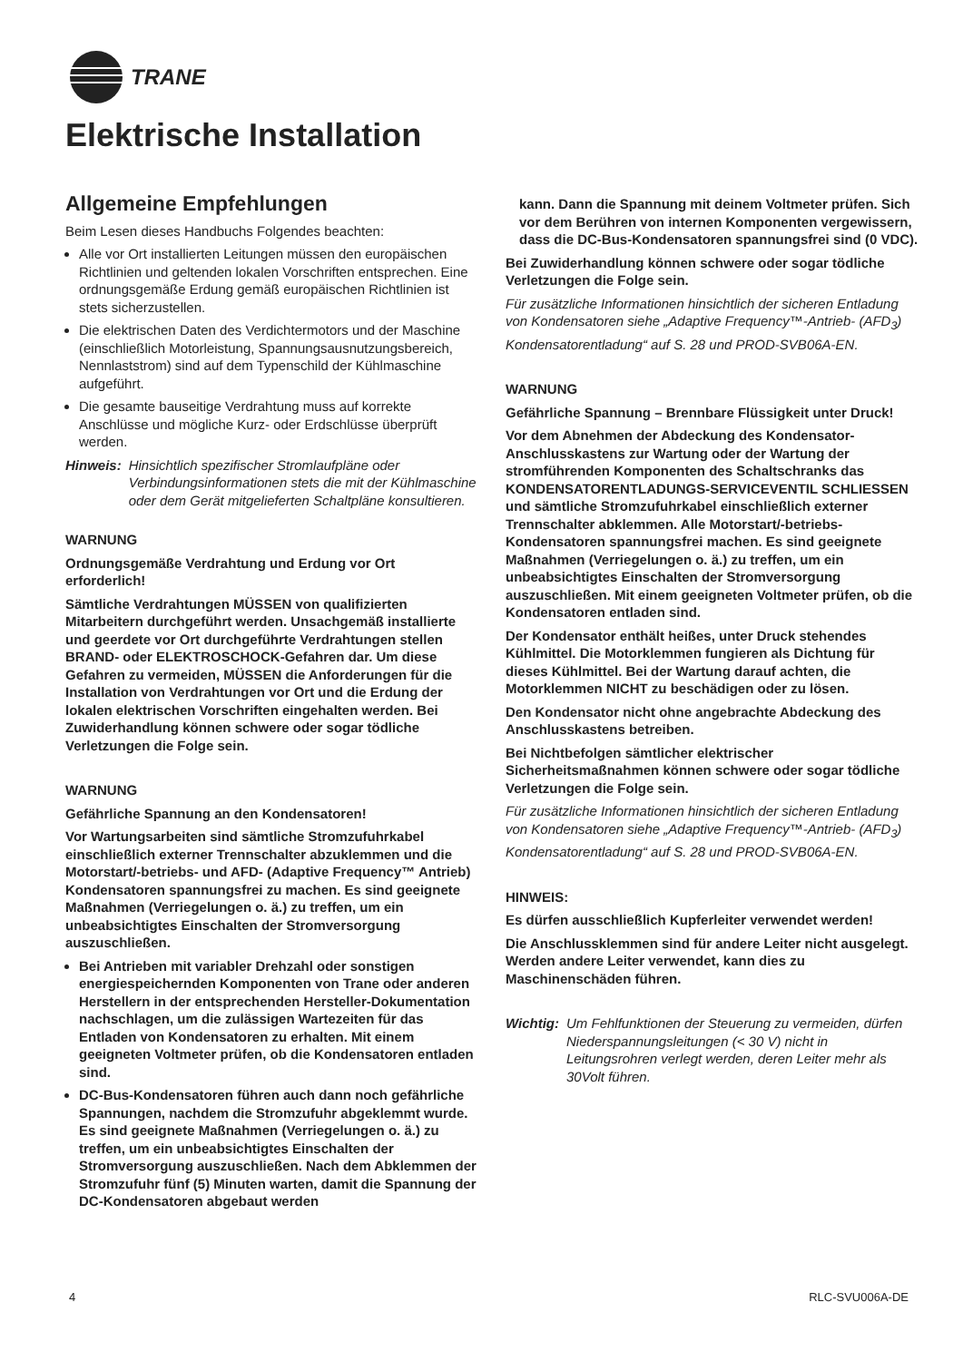TRANE
Elektrische Installation
Allgemeine Empfehlungen
Beim Lesen dieses Handbuchs Folgendes beachten:
Alle vor Ort installierten Leitungen müssen den europäischen Richtlinien und geltenden lokalen Vorschriften entsprechen. Eine ordnungsgemäße Erdung gemäß europäischen Richtlinien ist stets sicherzustellen.
Die elektrischen Daten des Verdichtermotors und der Maschine (einschließlich Motorleistung, Spannungsausnutzungsbereich, Nennlaststrom) sind auf dem Typenschild der Kühlmaschine aufgeführt.
Die gesamte bauseitige Verdrahtung muss auf korrekte Anschlüsse und mögliche Kurz- oder Erdschlüsse überprüft werden.
Hinweis: Hinsichtlich spezifischer Stromlaufpläne oder Verbindungsinformationen stets die mit der Kühlmaschine oder dem Gerät mitgelieferten Schaltpläne konsultieren.
WARNUNG
Ordnungsgemäße Verdrahtung und Erdung vor Ort erforderlich!
Sämtliche Verdrahtungen MÜSSEN von qualifizierten Mitarbeitern durchgeführt werden. Unsachgemäß installierte und geerdete vor Ort durchgeführte Verdrahtungen stellen BRAND- oder ELEKTROSCHOCK-Gefahren dar. Um diese Gefahren zu vermeiden, MÜSSEN die Anforderungen für die Installation von Verdrahtungen vor Ort und die Erdung der lokalen elektrischen Vorschriften eingehalten werden. Bei Zuwiderhandlung können schwere oder sogar tödliche Verletzungen die Folge sein.
WARNUNG
Gefährliche Spannung an den Kondensatoren!
Vor Wartungsarbeiten sind sämtliche Stromzufuhrkabel einschließlich externer Trennschalter abzuklemmen und die Motorstart/-betriebs- und AFD- (Adaptive Frequency™ Antrieb) Kondensatoren spannungsfrei zu machen. Es sind geeignete Maßnahmen (Verriegelungen o. ä.) zu treffen, um ein unbeabsichtigtes Einschalten der Stromversorgung auszuschließen.
Bei Antrieben mit variabler Drehzahl oder sonstigen energiespeichernden Komponenten von Trane oder anderen Herstellern in der entsprechenden Hersteller-Dokumentation nachschlagen, um die zulässigen Wartezeiten für das Entladen von Kondensatoren zu erhalten. Mit einem geeigneten Voltmeter prüfen, ob die Kondensatoren entladen sind.
DC-Bus-Kondensatoren führen auch dann noch gefährliche Spannungen, nachdem die Stromzufuhr abgeklemmt wurde. Es sind geeignete Maßnahmen (Verriegelungen o. ä.) zu treffen, um ein unbeabsichtigtes Einschalten der Stromversorgung auszuschließen. Nach dem Abklemmen der Stromzufuhr fünf (5) Minuten warten, damit die Spannung der DC-Kondensatoren abgebaut werden
kann. Dann die Spannung mit deinem Voltmeter prüfen. Sich vor dem Berühren von internen Komponenten vergewissern, dass die DC-Bus-Kondensatoren spannungsfrei sind (0 VDC).
Bei Zuwiderhandlung können schwere oder sogar tödliche Verletzungen die Folge sein.
Für zusätzliche Informationen hinsichtlich der sicheren Entladung von Kondensatoren siehe „Adaptive Frequency™-Antrieb- (AFD<sub>3</sub>) Kondensatorentladung“ auf S. 28 und PROD-SVB06A-EN.
WARNUNG
Gefährliche Spannung – Brennbare Flüssigkeit unter Druck!
Vor dem Abnehmen der Abdeckung des Kondensator-Anschlusskastens zur Wartung oder der Wartung der stromführenden Komponenten des Schaltschranks das KONDENSATORENTLADUNGS-SERVICEVENTIL SCHLIESSEN und sämtliche Stromzufuhrkabel einschließlich externer Trennschalter abklemmen. Alle Motorstart/-betriebs-Kondensatoren spannungsfrei machen. Es sind geeignete Maßnahmen (Verriegelungen o. ä.) zu treffen, um ein unbeabsichtigtes Einschalten der Stromversorgung auszuschließen. Mit einem geeigneten Voltmeter prüfen, ob die Kondensatoren entladen sind.
Der Kondensator enthält heißes, unter Druck stehendes Kühlmittel. Die Motorklemmen fungieren als Dichtung für dieses Kühlmittel. Bei der Wartung darauf achten, die Motorklemmen NICHT zu beschädigen oder zu lösen.
Den Kondensator nicht ohne angebrachte Abdeckung des Anschlusskastens betreiben.
Bei Nichtbefolgen sämtlicher elektrischer Sicherheitsmaßnahmen können schwere oder sogar tödliche Verletzungen die Folge sein.
Für zusätzliche Informationen hinsichtlich der sicheren Entladung von Kondensatoren siehe „Adaptive Frequency™-Antrieb- (AFD<sub>3</sub>) Kondensatorentladung“ auf S. 28 und PROD-SVB06A-EN.
HINWEIS:
Es dürfen ausschließlich Kupferleiter verwendet werden!
Die Anschlussklemmen sind für andere Leiter nicht ausgelegt. Werden andere Leiter verwendet, kann dies zu Maschinenschäden führen.
Wichtig: Um Fehlfunktionen der Steuerung zu vermeiden, dürfen Niederspannungsleitungen (< 30 V) nicht in Leitungsrohren verlegt werden, deren Leiter mehr als 30Volt führen.
4 RLC-SVU006A-DE